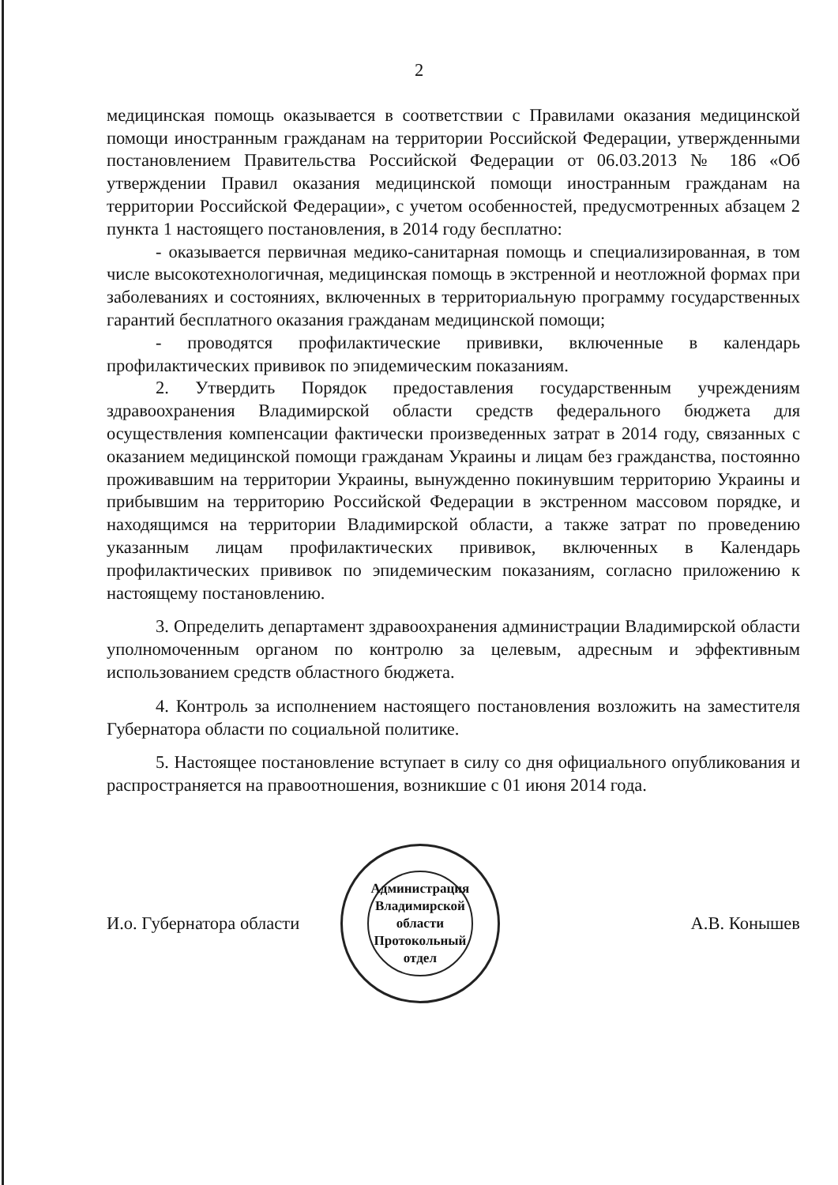2
медицинская помощь оказывается в соответствии с Правилами оказания медицинской помощи иностранным гражданам на территории Российской Федерации, утвержденными постановлением Правительства Российской Федерации от 06.03.2013 № 186 «Об утверждении Правил оказания медицинской помощи иностранным гражданам на территории Российской Федерации», с учетом особенностей, предусмотренных абзацем 2 пункта 1 настоящего постановления, в 2014 году бесплатно:
- оказывается первичная медико-санитарная помощь и специализированная, в том числе высокотехнологичная, медицинская помощь в экстренной и неотложной формах при заболеваниях и состояниях, включенных в территориальную программу государственных гарантий бесплатного оказания гражданам медицинской помощи;
- проводятся профилактические прививки, включенные в календарь профилактических прививок по эпидемическим показаниям.
2. Утвердить Порядок предоставления государственным учреждениям здравоохранения Владимирской области средств федерального бюджета для осуществления компенсации фактически произведенных затрат в 2014 году, связанных с оказанием медицинской помощи гражданам Украины и лицам без гражданства, постоянно проживавшим на территории Украины, вынужденно покинувшим территорию Украины и прибывшим на территорию Российской Федерации в экстренном массовом порядке, и находящимся на территории Владимирской области, а также затрат по проведению указанным лицам профилактических прививок, включенных в Календарь профилактических прививок по эпидемическим показаниям, согласно приложению к настоящему постановлению.
3. Определить департамент здравоохранения администрации Владимирской области уполномоченным органом по контролю за целевым, адресным и эффективным использованием средств областного бюджета.
4. Контроль за исполнением настоящего постановления возложить на заместителя Губернатора области по социальной политике.
5. Настоящее постановление вступает в силу со дня официального опубликования и распространяется на правоотношения, возникшие с 01 июня 2014 года.
И.о. Губернатора области
Администрация Владимирской области
Протокольный
отдел
А.В. Конышев